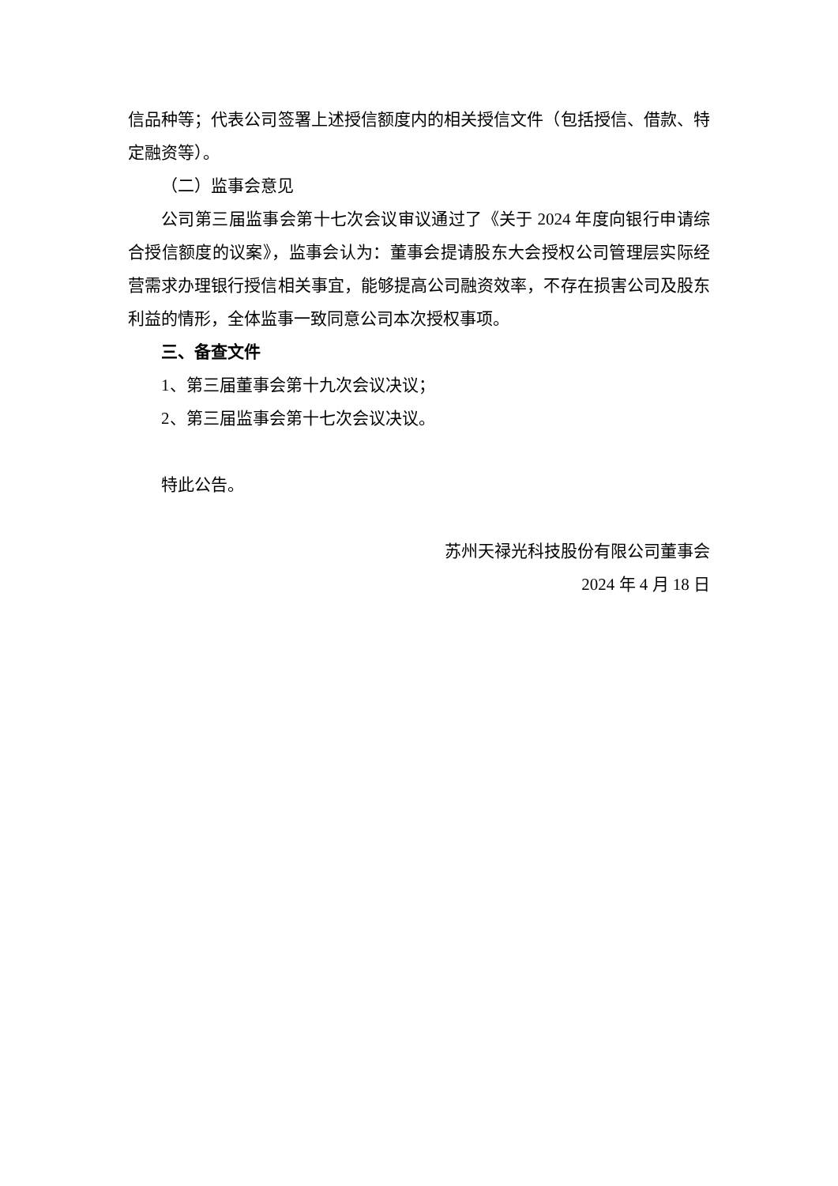信品种等；代表公司签署上述授信额度内的相关授信文件（包括授信、借款、特定融资等）。
（二）监事会意见
公司第三届监事会第十七次会议审议通过了《关于 2024 年度向银行申请综合授信额度的议案》，监事会认为：董事会提请股东大会授权公司管理层实际经营需求办理银行授信相关事宜，能够提高公司融资效率，不存在损害公司及股东利益的情形，全体监事一致同意公司本次授权事项。
三、备查文件
1、第三届董事会第十九次会议决议；
2、第三届监事会第十七次会议决议。
特此公告。
苏州天禄光科技股份有限公司董事会
2024 年 4 月 18 日